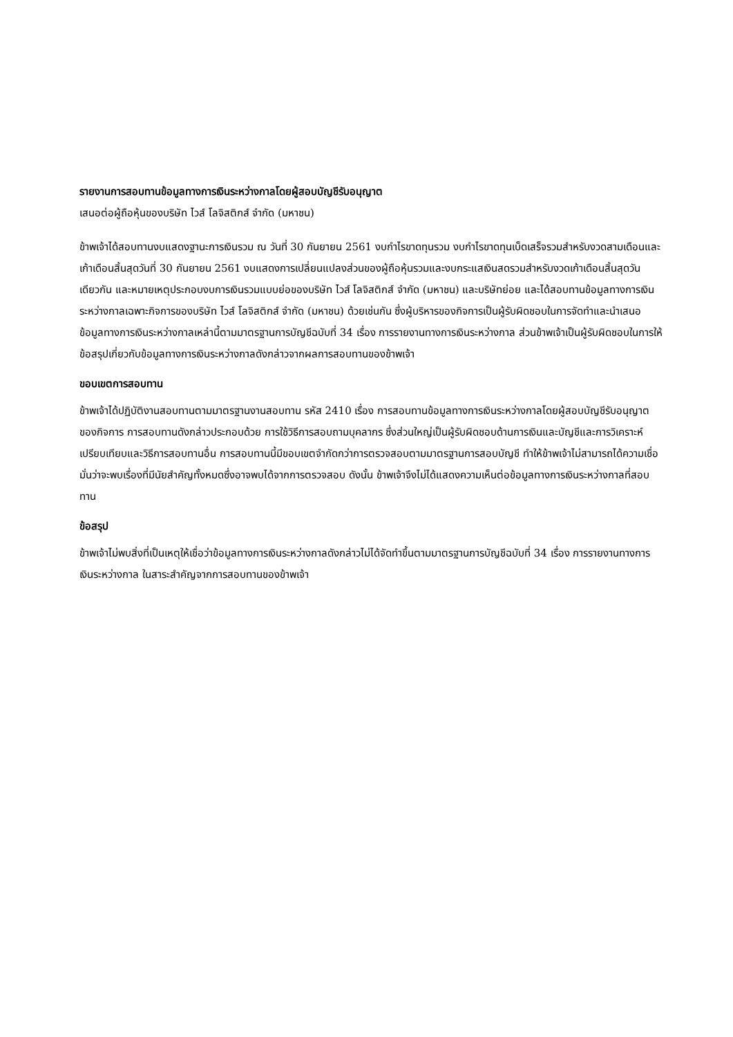รายงานการสอบทานข้อมูลทางการเงินระหว่างกาลโดยผู้สอบบัญชีรับอนุญาต
เสนอต่อผู้ถือหุ้นของบริษัท ไวส์ โลจิสติกส์ จำกัด (มหาชน)
ข้าพเจ้าได้สอบทานงบแสดงฐานะการเงินรวม ณ วันที่ 30 กันยายน 2561 งบกำไรขาดทุนรวม งบกำไรขาดทุนเบ็ดเสร็จรวมสำหรับงวดสามเดือนและเก้าเดือนสิ้นสุดวันที่ 30 กันยายน 2561 งบแสดงการเปลี่ยนแปลงส่วนของผู้ถือหุ้นรวมและงบกระแสเงินสดรวมสำหรับงวดเก้าเดือนสิ้นสุดวันเดียวกัน และหมายเหตุประกอบงบการเงินรวมแบบย่อของบริษัท ไวส์ โลจิสติกส์ จำกัด (มหาชน) และบริษัทย่อย และได้สอบทานข้อมูลทางการเงินระหว่างกาลเฉพาะกิจการของบริษัท ไวส์ โลจิสติกส์ จำกัด (มหาชน) ด้วยเช่นกัน ซึ่งผู้บริหารของกิจการเป็นผู้รับผิดชอบในการจัดทำและนำเสนอข้อมูลทางการเงินระหว่างกาลเหล่านี้ตามมาตรฐานการบัญชีฉบับที่ 34 เรื่อง การรายงานทางการเงินระหว่างกาล ส่วนข้าพเจ้าเป็นผู้รับผิดชอบในการให้ข้อสรุปเกี่ยวกับข้อมูลทางการเงินระหว่างกาลดังกล่าวจากผลการสอบทานของข้าพเจ้า
ขอบเขตการสอบทาน
ข้าพเจ้าได้ปฏิบัติงานสอบทานตามมาตรฐานงานสอบทาน รหัส 2410 เรื่อง การสอบทานข้อมูลทางการเงินระหว่างกาลโดยผู้สอบบัญชีรับอนุญาตของกิจการ การสอบทานดังกล่าวประกอบด้วย การใช้วิธีการสอบถามบุคลากร ซึ่งส่วนใหญ่เป็นผู้รับผิดชอบด้านการเงินและบัญชีและการวิเคราะห์เปรียบเทียบและวิธีการสอบทานอื่น การสอบทานนี้มีขอบเขตจำกัดกว่าการตรวจสอบตามมาตรฐานการสอบบัญชี ทำให้ข้าพเจ้าไม่สามารถได้ความเชื่อมั่นว่าจะพบเรื่องที่มีนัยสำคัญทั้งหมดซึ่งอาจพบได้จากการตรวจสอบ ดังนั้น ข้าพเจ้าจึงไม่ได้แสดงความเห็นต่อข้อมูลทางการเงินระหว่างกาลที่สอบทาน
ข้อสรุป
ข้าพเจ้าไม่พบสิ่งที่เป็นเหตุให้เชื่อว่าข้อมูลทางการเงินระหว่างกาลดังกล่าวไม่ได้จัดทำขึ้นตามมาตรฐานการบัญชีฉบับที่ 34 เรื่อง การรายงานทางการเงินระหว่างกาล ในสาระสำคัญจากการสอบทานของข้าพเจ้า